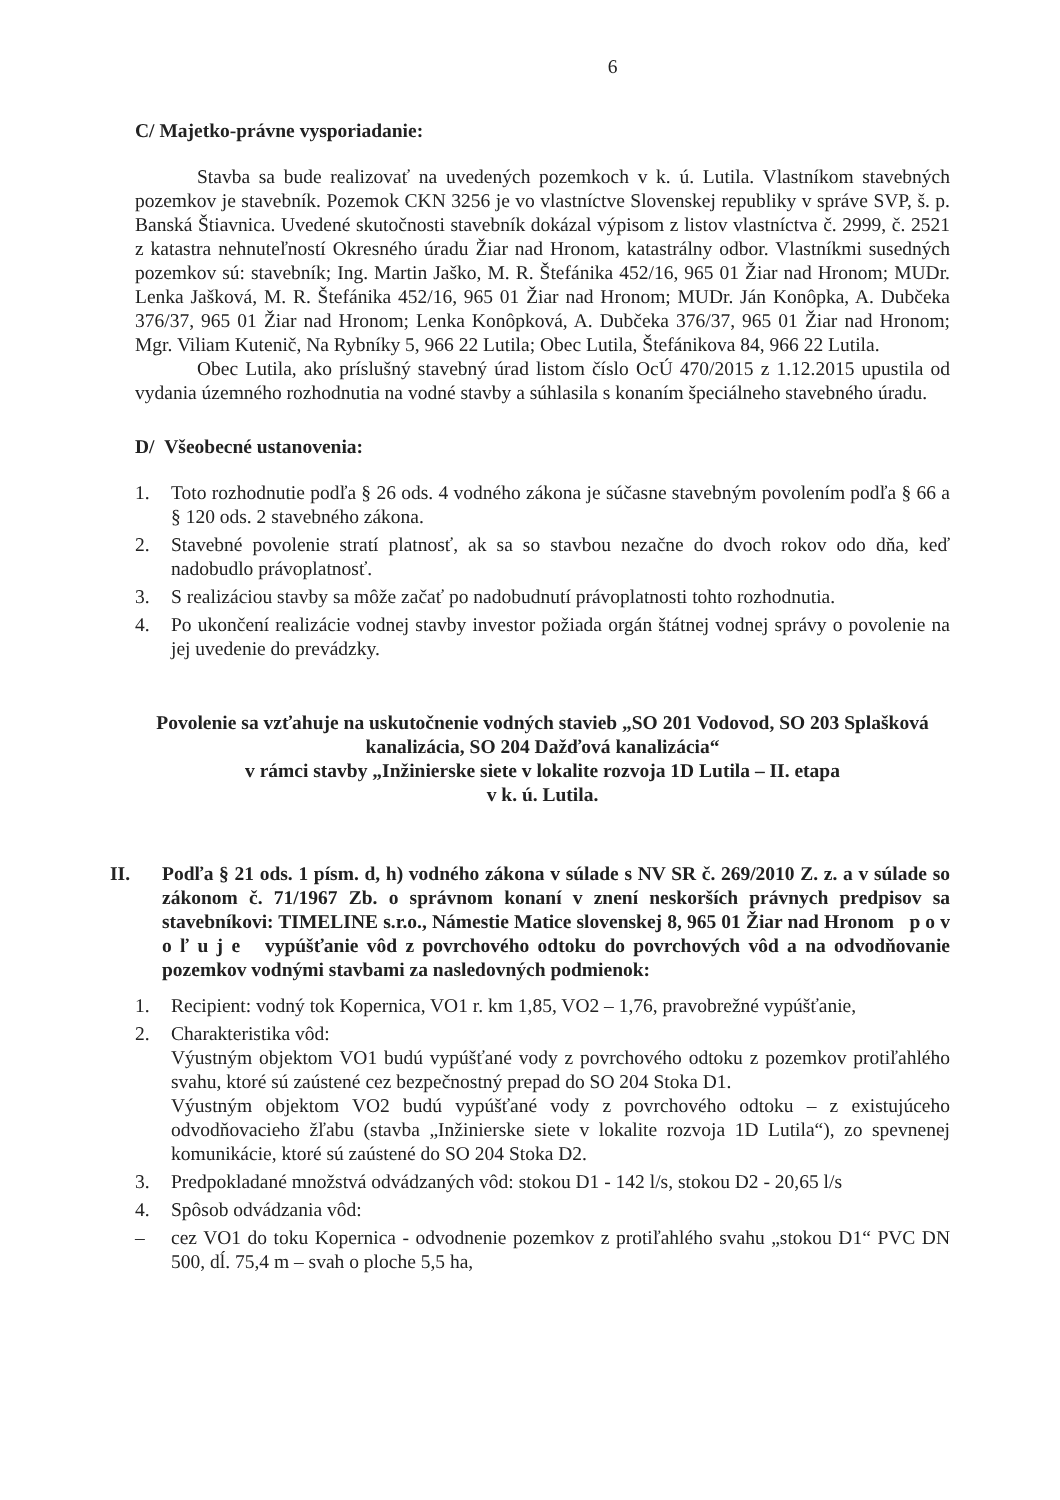6
C/ Majetko-právne vysporiadanie:
Stavba sa bude realizovať na uvedených pozemkoch v k. ú. Lutila. Vlastníkom stavebných pozemkov je stavebník. Pozemok CKN 3256 je vo vlastníctve Slovenskej republiky v správe SVP, š. p. Banská Štiavnica. Uvedené skutočnosti stavebník dokázal výpisom z listov vlastníctva č. 2999, č. 2521 z katastra nehnuteľností Okresného úradu Žiar nad Hronom, katastrálny odbor. Vlastníkmi susedných pozemkov sú: stavebník; Ing. Martin Jaško, M. R. Štefánika 452/16, 965 01 Žiar nad Hronom; MUDr. Lenka Jašková, M. R. Štefánika 452/16, 965 01 Žiar nad Hronom; MUDr. Ján Konôpka, A. Dubčeka 376/37, 965 01 Žiar nad Hronom; Lenka Konôpková, A. Dubčeka 376/37, 965 01 Žiar nad Hronom; Mgr. Viliam Kutenič, Na Rybníky 5, 966 22 Lutila; Obec Lutila, Štefánikova 84, 966 22 Lutila.
Obec Lutila, ako príslušný stavebný úrad listom číslo OcÚ 470/2015 z 1.12.2015 upustila od vydania územného rozhodnutia na vodné stavby a súhlasila s konaním špeciálneho stavebného úradu.
D/ Všeobecné ustanovenia:
1. Toto rozhodnutie podľa § 26 ods. 4 vodného zákona je súčasne stavebným povolením podľa § 66 a § 120 ods. 2 stavebného zákona.
2. Stavebné povolenie stratí platnosť, ak sa so stavbou nezačne do dvoch rokov odo dňa, keď nadobudlo právoplatnosť.
3. S realizáciou stavby sa môže začať po nadobudnutí právoplatnosti tohto rozhodnutia.
4. Po ukončení realizácie vodnej stavby investor požiada orgán štátnej vodnej správy o povolenie na jej uvedenie do prevádzky.
Povolenie sa vzťahuje na uskutočnenie vodných stavieb „SO 201 Vodovod, SO 203 Splašková kanalizácia, SO 204 Dažďová kanalizácia“
v rámci stavby „Inžinierske siete v lokalite rozvoja 1D Lutila – II. etapa
v k. ú. Lutila.
II. Podľa § 21 ods. 1 písm. d, h) vodného zákona v súlade s NV SR č. 269/2010 Z. z. a v súlade so zákonom č. 71/1967 Zb. o správnom konaní v znení neskorších právnych predpisov sa stavebníkovi: TIMELINE s.r.o., Námestie Matice slovenskej 8, 965 01 Žiar nad Hronom p o v o ľ u j e vypúšťanie vôd z povrchového odtoku do povrchových vôd a na odvodňovanie pozemkov vodnými stavbami za nasledovných podmienok:
1. Recipient: vodný tok Kopernica, VO1 r. km 1,85, VO2 – 1,76, pravobrežné vypúšťanie,
2. Charakteristika vôd:
Výustným objektom VO1 budú vypúšťané vody z povrchového odtoku z pozemkov protiľahlého svahu, ktoré sú zaústené cez bezpečnostný prepad do SO 204 Stoka D1.
Výustným objektom VO2 budú vypúšťané vody z povrchového odtoku – z existujúceho odvodňovacieho žľabu (stavba „Inžinierske siete v lokalite rozvoja 1D Lutila“), zo spevnenej komunikácie, ktoré sú zaústené do SO 204 Stoka D2.
3. Predpokladané množstvá odvádzaných vôd: stokou D1 - 142 l/s, stokou D2 - 20,65 l/s
4. Spôsob odvádzania vôd:
– cez VO1 do toku Kopernica - odvodnenie pozemkov z protiľahlého svahu „stokou D1“ PVC DN 500, dĺ. 75,4 m – svah o ploche 5,5 ha,